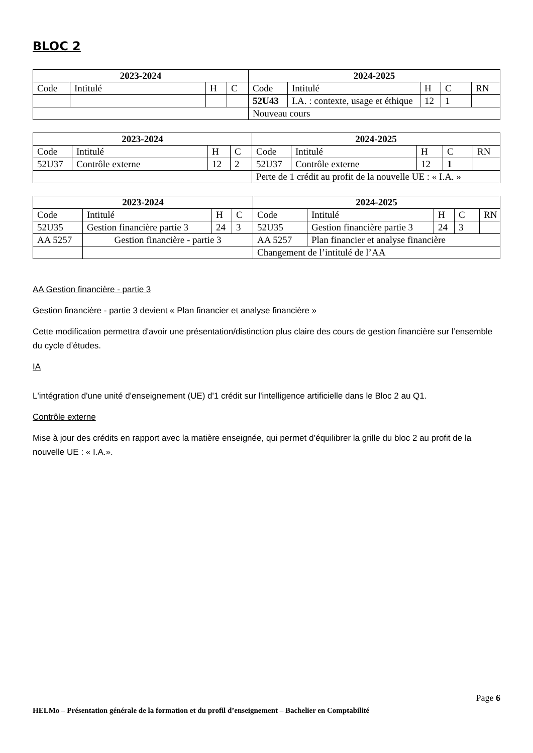BLOC 2
| 2023-2024 | | | | 2024-2025 | | | | |
| --- | --- | --- | --- | --- | --- | --- | --- | --- |
| Code | Intitulé | H | C | Code | Intitulé | H | C | RN |
| | | | | 52U43 | I.A. : contexte, usage et éthique | 12 | 1 | |
| | | | | Nouveau cours | | | | |
| 2023-2024 | | | | 2024-2025 | | | | |
| --- | --- | --- | --- | --- | --- | --- | --- | --- |
| Code | Intitulé | H | C | Code | Intitulé | H | C | RN |
| 52U37 | Contrôle externe | 12 | 2 | 52U37 | Contrôle externe | 12 | 1 | |
| | | | | Perte de 1 crédit au profit de la nouvelle UE : « I.A. » | | | | |
| 2023-2024 | | | | 2024-2025 | | | | |
| --- | --- | --- | --- | --- | --- | --- | --- | --- |
| Code | Intitulé | H | C | Code | Intitulé | H | C | RN |
| 52U35 | Gestion financière partie 3 | 24 | 3 | 52U35 | Gestion financière partie 3 | 24 | 3 | |
| AA 5257 | Gestion financière - partie 3 | | | AA 5257 | Plan financier et analyse financière | | | |
| | | | | Changement de l’intitulé de l’AA | | | | |
AA Gestion financière - partie 3
Gestion financière - partie 3 devient « Plan financier et analyse financière »
Cette modification permettra d'avoir une présentation/distinction plus claire des cours de gestion financière sur l’ensemble du cycle d’études.
IA
L'intégration d'une unité d'enseignement (UE) d'1 crédit sur l'intelligence artificielle dans le Bloc 2 au Q1.
Contrôle externe
Mise à jour des crédits en rapport avec la matière enseignée, qui permet d’équilibrer la grille du bloc 2 au profit de la nouvelle UE : « I.A.».
Page 6
HELMo – Présentation générale de la formation et du profil d’enseignement – Bachelier en Comptabilité